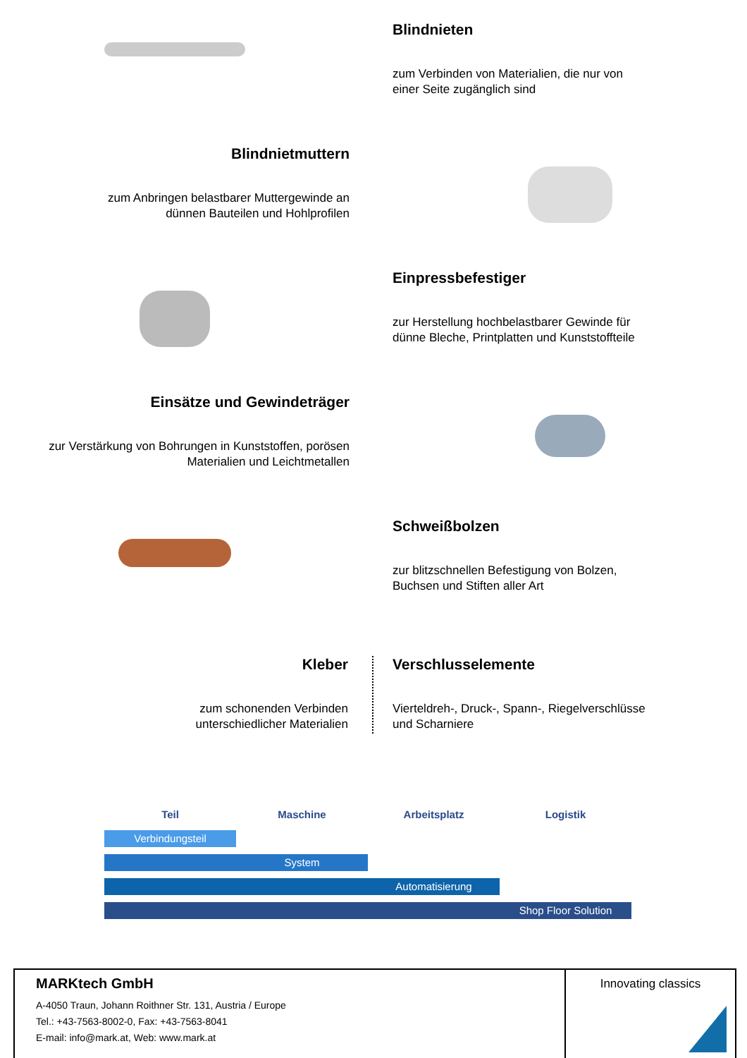Blindnieten
zum Verbinden von Materialien, die nur von
einer Seite zugänglich sind
Blindnietmuttern
zum Anbringen belastbarer Muttergewinde an
dünnen Bauteilen und Hohlprofilen
Einpressbefestiger
zur Herstellung hochbelastbarer Gewinde für
dünne Bleche, Printplatten und Kunststoffteile
Einsätze und Gewindeträger
zur Verstärkung von Bohrungen in Kunststoffen, porösen
Materialien und Leichtmetallen
Schweißbolzen
zur blitzschnellen Befestigung von Bolzen,
Buchsen und Stiften aller Art
Kleber
zum schonenden Verbinden
unterschiedlicher Materialien
Verschlusselemente
Vierteldreh-, Druck-, Spann-, Riegelverschlüsse
und Scharniere
Teil Maschine Arbeitsplatz Logistik
Verbindungsteil
System
Automatisierung
Shop Floor Solution
MARKtech GmbH
A-4050 Traun, Johann Roithner Str. 131, Austria / Europe
Tel.: +43-7563-8002-0, Fax: +43-7563-8041
E-mail: info@mark.at, Web: www.mark.at
Innovating classics